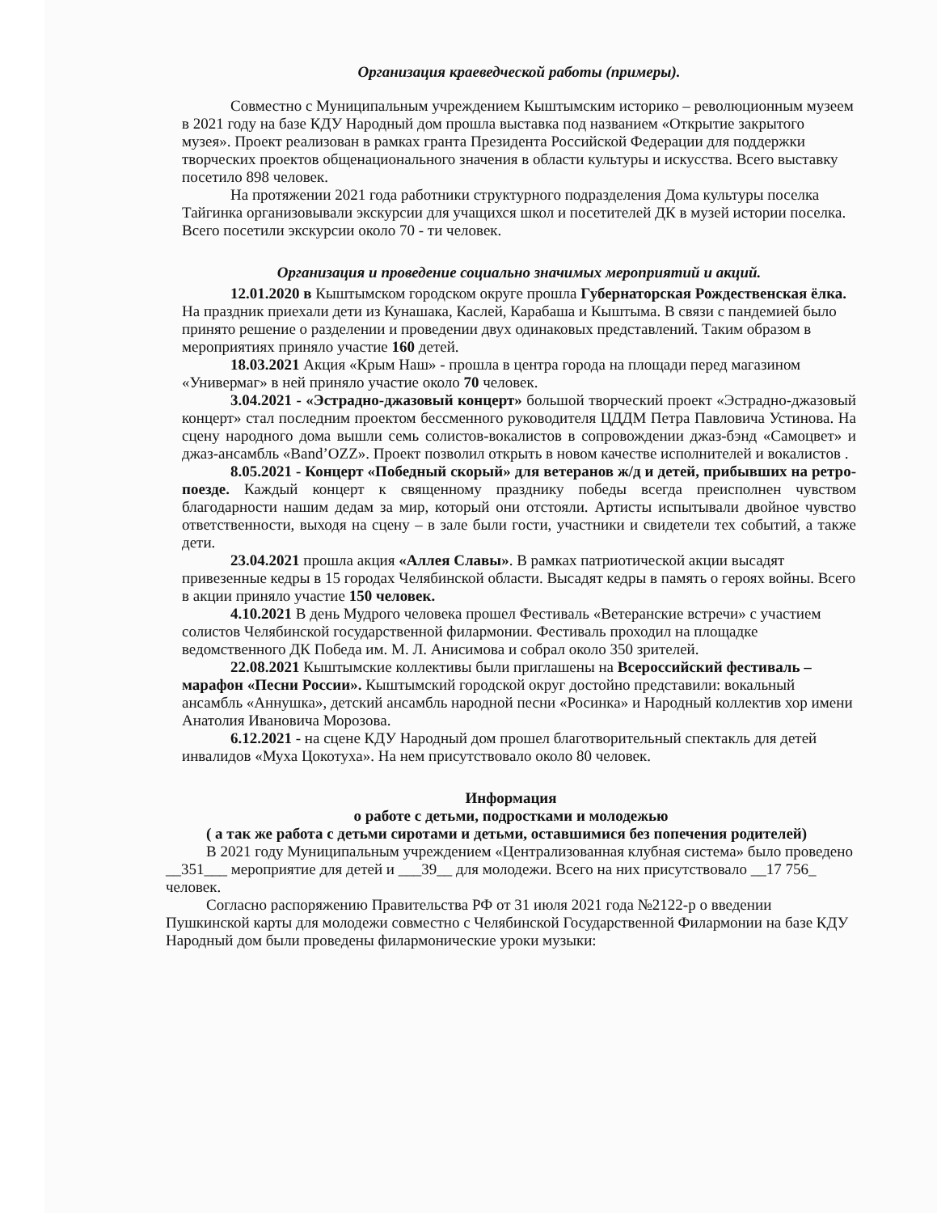Организация краеведческой работы (примеры).
Совместно с Муниципальным учреждением Кыштымским историко – революционным музеем в 2021 году на базе КДУ Народный дом прошла выставка под названием «Открытие закрытого музея». Проект реализован в рамках гранта Президента Российской Федерации для поддержки творческих проектов общенационального значения в области культуры и искусства. Всего выставку посетило 898 человек.
На протяжении 2021 года работники структурного подразделения Дома культуры поселка Тайгинка организовывали экскурсии для учащихся школ и посетителей ДК в музей истории поселка. Всего посетили экскурсии около 70 - ти человек.
Организация и проведение социально значимых мероприятий и акций.
12.01.2020 в Кыштымском городском округе прошла Губернаторская Рождественская ёлка. На праздник приехали дети из Кунашака, Каслей, Карабаша и Кыштыма. В связи с пандемией было принято решение о разделении и проведении двух одинаковых представлений. Таким образом в мероприятиях приняло участие 160 детей.
18.03.2021 Акция «Крым Наш» - прошла в центра города на площади перед магазином «Универмаг» в ней приняло участие около 70 человек.
3.04.2021 - «Эстрадно-джазовый концерт» большой творческий проект «Эстрадно-джазовый концерт» стал последним проектом бессменного руководителя ЦДДМ Петра Павловича Устинова. На сцену народного дома вышли семь солистов-вокалистов в сопровождении джаз-бэнд «Самоцвет» и джаз-ансамбль «Band’OZZ». Проект позволил открыть в новом качестве исполнителей и вокалистов .
8.05.2021 - Концерт «Победный скорый» для ветеранов ж/д и детей, прибывших на ретро-поезде. Каждый концерт к священному празднику победы всегда преисполнен чувством благодарности нашим дедам за мир, который они отстояли. Артисты испытывали двойное чувство ответственности, выходя на сцену – в зале были гости, участники и свидетели тех событий, а также дети.
23.04.2021 прошла акция «Аллея Славы». В рамках патриотической акции высадят привезенные кедры в 15 городах Челябинской области. Высадят кедры в память о героях войны. Всего в акции приняло участие 150 человек.
4.10.2021 В день Мудрого человека прошел Фестиваль «Ветеранские встречи» с участием солистов Челябинской государственной филармонии. Фестиваль проходил на площадке ведомственного ДК Победа им. М. Л. Анисимова и собрал около 350 зрителей.
22.08.2021 Кыштымские коллективы были приглашены на Всероссийский фестиваль – марафон «Песни России». Кыштымский городской округ достойно представили: вокальный ансамбль «Аннушка», детский ансамбль народной песни «Росинка» и Народный коллектив хор имени Анатолия Ивановича Морозова.
6.12.2021 - на сцене КДУ Народный дом прошел благотворительный спектакль для детей инвалидов «Муха Цокотуха». На нем присутствовало около 80 человек.
Информация
о работе с детьми, подростками и молодежью
( а так же работа с детьми сиротами и детьми, оставшимися без попечения родителей)
В 2021 году Муниципальным учреждением «Централизованная клубная система» было проведено __351___ мероприятие для детей и ___39__ для молодежи. Всего на них присутствовало __17 756_ человек.
Согласно распоряжению Правительства РФ от 31 июля 2021 года №2122-р о введении Пушкинской карты для молодежи совместно с Челябинской Государственной Филармонии на базе КДУ Народный дом были проведены филармонические уроки музыки: